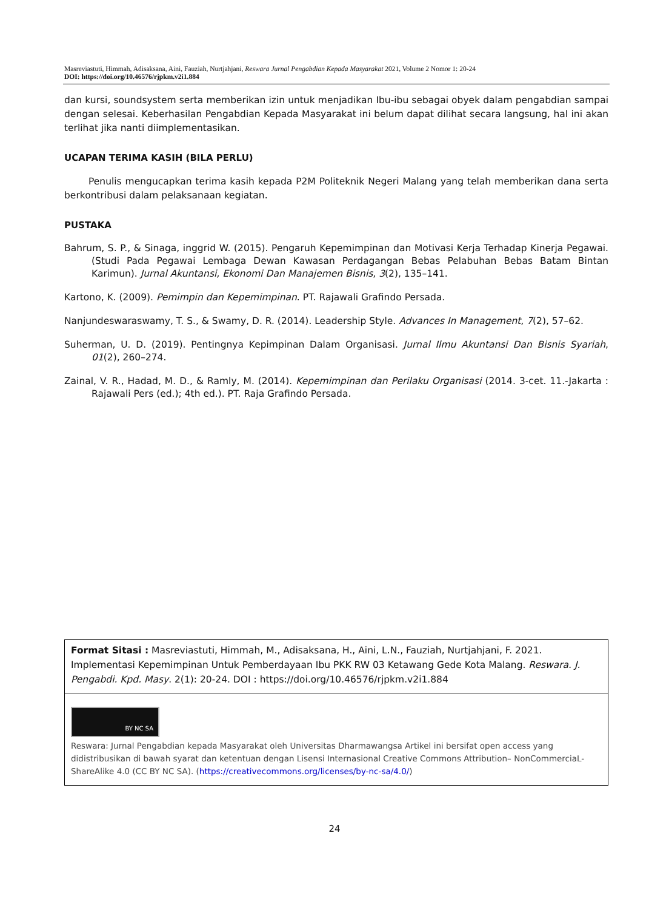Masreviastuti, Himmah, Adisaksana, Aini, Fauziah, Nurtjahjani, Reswara Jurnal Pengabdian Kepada Masyarakat 2021, Volume 2 Nomor 1: 20-24
DOI: https://doi.org/10.46576/rjpkm.v2i1.884
dan kursi, soundsystem serta memberikan izin untuk menjadikan Ibu-ibu sebagai obyek dalam pengabdian sampai dengan selesai. Keberhasilan Pengabdian Kepada Masyarakat ini belum dapat dilihat secara langsung, hal ini akan terlihat jika nanti diimplementasikan.
UCAPAN TERIMA KASIH (BILA PERLU)
Penulis mengucapkan terima kasih kepada P2M Politeknik Negeri Malang yang telah memberikan dana serta berkontribusi dalam pelaksanaan kegiatan.
PUSTAKA
Bahrum, S. P., & Sinaga, inggrid W. (2015). Pengaruh Kepemimpinan dan Motivasi Kerja Terhadap Kinerja Pegawai. (Studi Pada Pegawai Lembaga Dewan Kawasan Perdagangan Bebas Pelabuhan Bebas Batam Bintan Karimun). Jurnal Akuntansi, Ekonomi Dan Manajemen Bisnis, 3(2), 135–141.
Kartono, K. (2009). Pemimpin dan Kepemimpinan. PT. Rajawali Grafindo Persada.
Nanjundeswaraswamy, T. S., & Swamy, D. R. (2014). Leadership Style. Advances In Management, 7(2), 57–62.
Suherman, U. D. (2019). Pentingnya Kepimpinan Dalam Organisasi. Jurnal Ilmu Akuntansi Dan Bisnis Syariah, 01(2), 260–274.
Zainal, V. R., Hadad, M. D., & Ramly, M. (2014). Kepemimpinan dan Perilaku Organisasi (2014. 3-cet. 11.-Jakarta : Rajawali Pers (ed.); 4th ed.). PT. Raja Grafindo Persada.
Format Sitasi : Masreviastuti, Himmah, M., Adisaksana, H., Aini, L.N., Fauziah, Nurtjahjani, F. 2021. Implementasi Kepemimpinan Untuk Pemberdayaan Ibu PKK RW 03 Ketawang Gede Kota Malang. Reswara. J. Pengabdi. Kpd. Masy. 2(1): 20-24. DOI : https://doi.org/10.46576/rjpkm.v2i1.884
BY NC SA
Reswara: Jurnal Pengabdian kepada Masyarakat oleh Universitas Dharmawangsa Artikel ini bersifat open access yang didistribusikan di bawah syarat dan ketentuan dengan Lisensi Internasional Creative Commons Attribution– NonCommerciaL-ShareAlike 4.0 (CC BY NC SA). (https://creativecommons.org/licenses/by-nc-sa/4.0/)
24